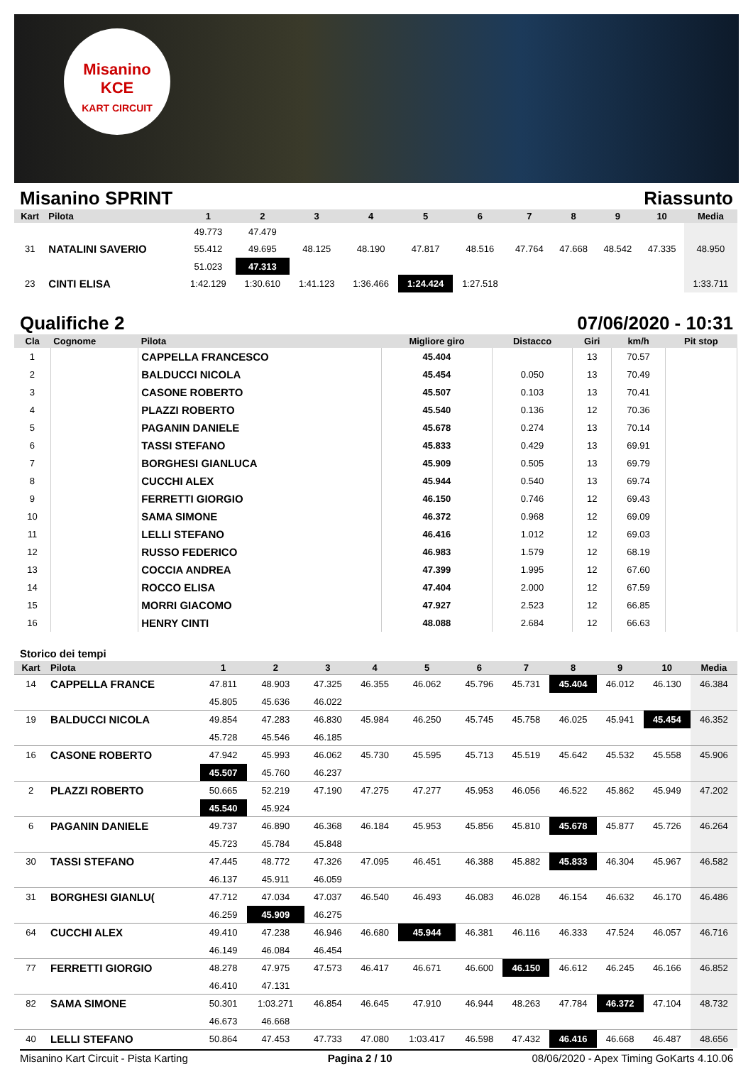Misanino
KCE
KART CIRCUIT
Misanino SPRINT Riassunto
| Kart | Pilota | 1 | 2 | 3 | 4 | 5 | 6 | 7 | 8 | 9 | 10 | Media |
| --- | --- | --- | --- | --- | --- | --- | --- | --- | --- | --- | --- | --- |
| | | 49.773 | 47.479 | | | | | | | | | |
| 31 | NATALINI SAVERIO | 55.412 | 49.695 | 48.125 | 48.190 | 47.817 | 48.516 | 47.764 | 47.668 | 48.542 | 47.335 | 48.950 |
| | | 51.023 | 47.313 | | | | | | | | | |
| 23 | CINTI ELISA | 1:42.129 | 1:30.610 | 1:41.123 | 1:36.466 | 1:24.424 | 1:27.518 | | | | | 1:33.711 |
Qualifiche 2 07/06/2020 - 10:31
| Cla | Cognome | Pilota | Migliore giro | Distacco | Giri | km/h | Pit stop |
| --- | --- | --- | --- | --- | --- | --- | --- |
| 1 | | CAPPELLA FRANCESCO | 45.404 | | 13 | 70.57 | |
| 2 | | BALDUCCI NICOLA | 45.454 | 0.050 | 13 | 70.49 | |
| 3 | | CASONE ROBERTO | 45.507 | 0.103 | 13 | 70.41 | |
| 4 | | PLAZZI ROBERTO | 45.540 | 0.136 | 12 | 70.36 | |
| 5 | | PAGANIN DANIELE | 45.678 | 0.274 | 13 | 70.14 | |
| 6 | | TASSI STEFANO | 45.833 | 0.429 | 13 | 69.91 | |
| 7 | | BORGHESI GIANLUCA | 45.909 | 0.505 | 13 | 69.79 | |
| 8 | | CUCCHI ALEX | 45.944 | 0.540 | 13 | 69.74 | |
| 9 | | FERRETTI GIORGIO | 46.150 | 0.746 | 12 | 69.43 | |
| 10 | | SAMA SIMONE | 46.372 | 0.968 | 12 | 69.09 | |
| 11 | | LELLI STEFANO | 46.416 | 1.012 | 12 | 69.03 | |
| 12 | | RUSSO FEDERICO | 46.983 | 1.579 | 12 | 68.19 | |
| 13 | | COCCIA ANDREA | 47.399 | 1.995 | 12 | 67.60 | |
| 14 | | ROCCO ELISA | 47.404 | 2.000 | 12 | 67.59 | |
| 15 | | MORRI GIACOMO | 47.927 | 2.523 | 12 | 66.85 | |
| 16 | | HENRY CINTI | 48.088 | 2.684 | 12 | 66.63 | |
Storico dei tempi
| Kart | Pilota | 1 | 2 | 3 | 4 | 5 | 6 | 7 | 8 | 9 | 10 | Media |
| --- | --- | --- | --- | --- | --- | --- | --- | --- | --- | --- | --- | --- |
| 14 | CAPPELLA FRANCE | 47.811 | 48.903 | 47.325 | 46.355 | 46.062 | 45.796 | 45.731 | 45.404 | 46.012 | 46.130 | 46.384 |
| | | 45.805 | 45.636 | 46.022 | | | | | | | | |
| 19 | BALDUCCI NICOLA | 49.854 | 47.283 | 46.830 | 45.984 | 46.250 | 45.745 | 45.758 | 46.025 | 45.941 | 45.454 | 46.352 |
| | | 45.728 | 45.546 | 46.185 | | | | | | | | |
| 16 | CASONE ROBERTO | 47.942 | 45.993 | 46.062 | 45.730 | 45.595 | 45.713 | 45.519 | 45.642 | 45.532 | 45.558 | 45.906 |
| | | 45.507 | 45.760 | 46.237 | | | | | | | | |
| 2 | PLAZZI ROBERTO | 50.665 | 52.219 | 47.190 | 47.275 | 47.277 | 45.953 | 46.056 | 46.522 | 45.862 | 45.949 | 47.202 |
| | | 45.540 | 45.924 | | | | | | | | | |
| 6 | PAGANIN DANIELE | 49.737 | 46.890 | 46.368 | 46.184 | 45.953 | 45.856 | 45.810 | 45.678 | 45.877 | 45.726 | 46.264 |
| | | 45.723 | 45.784 | 45.848 | | | | | | | | |
| 30 | TASSI STEFANO | 47.445 | 48.772 | 47.326 | 47.095 | 46.451 | 46.388 | 45.882 | 45.833 | 46.304 | 45.967 | 46.582 |
| | | 46.137 | 45.911 | 46.059 | | | | | | | | |
| 31 | BORGHESI GIANLU( | 47.712 | 47.034 | 47.037 | 46.540 | 46.493 | 46.083 | 46.028 | 46.154 | 46.632 | 46.170 | 46.486 |
| | | 46.259 | 45.909 | 46.275 | | | | | | | | |
| 64 | CUCCHI ALEX | 49.410 | 47.238 | 46.946 | 46.680 | 45.944 | 46.381 | 46.116 | 46.333 | 47.524 | 46.057 | 46.716 |
| | | 46.149 | 46.084 | 46.454 | | | | | | | | |
| 77 | FERRETTI GIORGIO | 48.278 | 47.975 | 47.573 | 46.417 | 46.671 | 46.600 | 46.150 | 46.612 | 46.245 | 46.166 | 46.852 |
| | | 46.410 | 47.131 | | | | | | | | | |
| 82 | SAMA SIMONE | 50.301 | 1:03.271 | 46.854 | 46.645 | 47.910 | 46.944 | 48.263 | 47.784 | 46.372 | 47.104 | 48.732 |
| | | 46.673 | 46.668 | | | | | | | | | |
| 40 | LELLI STEFANO | 50.864 | 47.453 | 47.733 | 47.080 | 1:03.417 | 46.598 | 47.432 | 46.416 | 46.668 | 46.487 | 48.656 |
Misanino Kart Circuit - Pista Karting Pagina 2 / 10 08/06/2020 - Apex Timing GoKarts 4.10.06